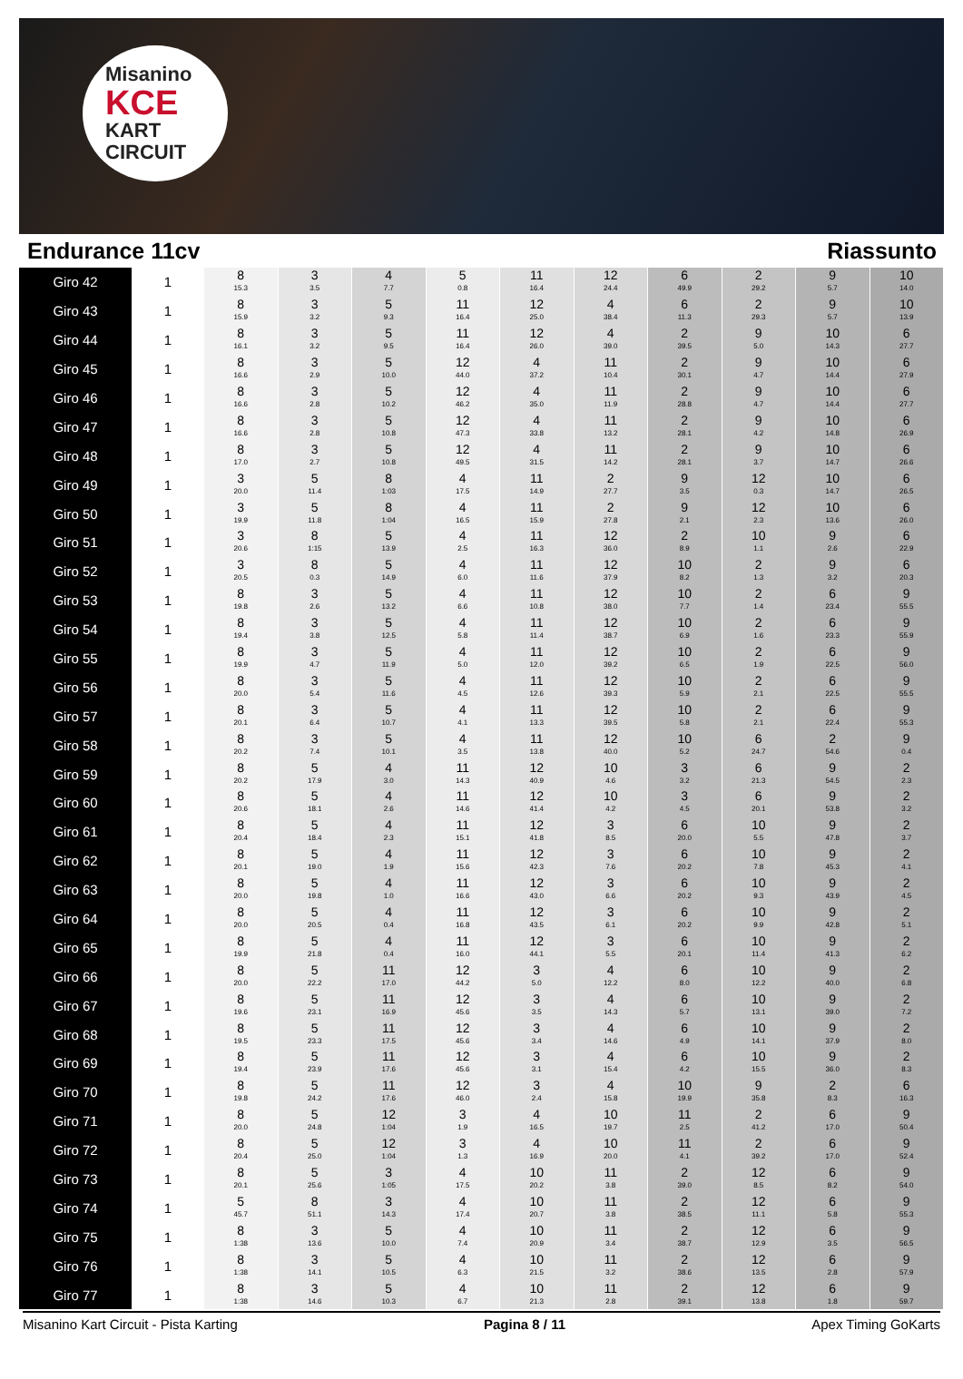Misanino
KCE
KART CIRCUIT
Endurance 11cv Riassunto
| Giro 42 | 1 | 8 15.3 | 3 3.5 | 4 7.7 | 5 0.8 | 11 16.4 | 12 24.4 | 6 49.9 | 2 29.2 | 9 5.7 | 10 14.0 |
| Giro 43 | 1 | 8 15.9 | 3 3.2 | 5 9.3 | 11 16.4 | 12 25.0 | 4 38.4 | 6 11.3 | 2 29.3 | 9 5.7 | 10 13.9 |
| Giro 44 | 1 | 8 16.1 | 3 3.2 | 5 9.5 | 11 16.4 | 12 26.0 | 4 39.0 | 2 39.5 | 9 5.0 | 10 14.3 | 6 27.7 |
| Giro 45 | 1 | 8 16.6 | 3 2.9 | 5 10.0 | 12 44.0 | 4 37.2 | 11 10.4 | 2 30.1 | 9 4.7 | 10 14.4 | 6 27.9 |
| Giro 46 | 1 | 8 16.6 | 3 2.8 | 5 10.2 | 12 46.2 | 4 35.0 | 11 11.9 | 2 28.8 | 9 4.7 | 10 14.4 | 6 27.7 |
| Giro 47 | 1 | 8 16.6 | 3 2.8 | 5 10.8 | 12 47.3 | 4 33.8 | 11 13.2 | 2 28.1 | 9 4.2 | 10 14.8 | 6 26.9 |
| Giro 48 | 1 | 8 17.0 | 3 2.7 | 5 10.8 | 12 49.5 | 4 31.5 | 11 14.2 | 2 28.1 | 9 3.7 | 10 14.7 | 6 26.6 |
| Giro 49 | 1 | 3 20.0 | 5 11.4 | 8 1:03 | 4 17.5 | 11 14.9 | 2 27.7 | 9 3.5 | 12 0.3 | 10 14.7 | 6 26.5 |
| Giro 50 | 1 | 3 19.9 | 5 11.8 | 8 1:04 | 4 16.5 | 11 15.9 | 2 27.8 | 9 2.1 | 12 2.3 | 10 13.6 | 6 26.0 |
| Giro 51 | 1 | 3 20.6 | 8 1:15 | 5 13.9 | 4 2.5 | 11 16.3 | 12 36.0 | 2 8.9 | 10 1.1 | 9 2.6 | 6 22.9 |
| Giro 52 | 1 | 3 20.5 | 8 0.3 | 5 14.9 | 4 6.0 | 11 11.6 | 12 37.9 | 10 8.2 | 2 1.3 | 9 3.2 | 6 20.3 |
| Giro 53 | 1 | 8 19.8 | 3 2.6 | 5 13.2 | 4 6.6 | 11 10.8 | 12 38.0 | 10 7.7 | 2 1.4 | 6 23.4 | 9 55.5 |
| Giro 54 | 1 | 8 19.4 | 3 3.8 | 5 12.5 | 4 5.8 | 11 11.4 | 12 38.7 | 10 6.9 | 2 1.6 | 6 23.3 | 9 55.9 |
| Giro 55 | 1 | 8 19.9 | 3 4.7 | 5 11.9 | 4 5.0 | 11 12.0 | 12 39.2 | 10 6.5 | 2 1.9 | 6 22.5 | 9 56.0 |
| Giro 56 | 1 | 8 20.0 | 3 5.4 | 5 11.6 | 4 4.5 | 11 12.6 | 12 39.3 | 10 5.9 | 2 2.1 | 6 22.5 | 9 55.5 |
| Giro 57 | 1 | 8 20.1 | 3 6.4 | 5 10.7 | 4 4.1 | 11 13.3 | 12 39.5 | 10 5.8 | 2 2.1 | 6 22.4 | 9 55.3 |
| Giro 58 | 1 | 8 20.2 | 3 7.4 | 5 10.1 | 4 3.5 | 11 13.8 | 12 40.0 | 10 5.2 | 6 24.7 | 2 54.6 | 9 0.4 |
| Giro 59 | 1 | 8 20.2 | 5 17.9 | 4 3.0 | 11 14.3 | 12 40.9 | 10 4.6 | 3 3.2 | 6 21.3 | 9 54.5 | 2 2.3 |
| Giro 60 | 1 | 8 20.6 | 5 18.1 | 4 2.6 | 11 14.6 | 12 41.4 | 10 4.2 | 3 4.5 | 6 20.1 | 9 53.8 | 2 3.2 |
| Giro 61 | 1 | 8 20.4 | 5 18.4 | 4 2.3 | 11 15.1 | 12 41.8 | 3 8.5 | 6 20.0 | 10 5.5 | 9 47.8 | 2 3.7 |
| Giro 62 | 1 | 8 20.1 | 5 19.0 | 4 1.9 | 11 15.6 | 12 42.3 | 3 7.6 | 6 20.2 | 10 7.8 | 9 45.3 | 2 4.1 |
| Giro 63 | 1 | 8 20.0 | 5 19.8 | 4 1.0 | 11 16.6 | 12 43.0 | 3 6.6 | 6 20.2 | 10 9.3 | 9 43.9 | 2 4.5 |
| Giro 64 | 1 | 8 20.0 | 5 20.5 | 4 0.4 | 11 16.8 | 12 43.5 | 3 6.1 | 6 20.2 | 10 9.9 | 9 42.8 | 2 5.1 |
| Giro 65 | 1 | 8 19.9 | 5 21.8 | 4 0.4 | 11 16.0 | 12 44.1 | 3 5.5 | 6 20.1 | 10 11.4 | 9 41.3 | 2 6.2 |
| Giro 66 | 1 | 8 20.0 | 5 22.2 | 11 17.0 | 12 44.2 | 3 5.0 | 4 12.2 | 6 8.0 | 10 12.2 | 9 40.0 | 2 6.8 |
| Giro 67 | 1 | 8 19.6 | 5 23.1 | 11 16.9 | 12 45.6 | 3 3.5 | 4 14.3 | 6 5.7 | 10 13.1 | 9 39.0 | 2 7.2 |
| Giro 68 | 1 | 8 19.5 | 5 23.3 | 11 17.5 | 12 45.6 | 3 3.4 | 4 14.6 | 6 4.9 | 10 14.1 | 9 37.9 | 2 8.0 |
| Giro 69 | 1 | 8 19.4 | 5 23.9 | 11 17.6 | 12 45.6 | 3 3.1 | 4 15.4 | 6 4.2 | 10 15.5 | 9 36.0 | 2 8.3 |
| Giro 70 | 1 | 8 19.8 | 5 24.2 | 11 17.6 | 12 46.0 | 3 2.4 | 4 15.8 | 10 19.9 | 9 35.8 | 2 8.3 | 6 16.3 |
| Giro 71 | 1 | 8 20.0 | 5 24.8 | 12 1:04 | 3 1.9 | 4 16.5 | 10 19.7 | 11 2.5 | 2 41.2 | 6 17.0 | 9 50.4 |
| Giro 72 | 1 | 8 20.4 | 5 25.0 | 12 1:04 | 3 1.3 | 4 16.9 | 10 20.0 | 11 4.1 | 2 39.2 | 6 17.0 | 9 52.4 |
| Giro 73 | 1 | 8 20.1 | 5 25.6 | 3 1:05 | 4 17.5 | 10 20.2 | 11 3.8 | 2 39.0 | 12 8.5 | 6 8.2 | 9 54.0 |
| Giro 74 | 1 | 5 45.7 | 8 51.1 | 3 14.3 | 4 17.4 | 10 20.7 | 11 3.8 | 2 38.5 | 12 11.1 | 6 5.8 | 9 55.3 |
| Giro 75 | 1 | 8 1:38 | 3 13.6 | 5 10.0 | 4 7.4 | 10 20.9 | 11 3.4 | 2 38.7 | 12 12.9 | 6 3.5 | 9 56.5 |
| Giro 76 | 1 | 8 1:38 | 3 14.1 | 5 10.5 | 4 6.3 | 10 21.5 | 11 3.2 | 2 38.6 | 12 13.5 | 6 2.8 | 9 57.9 |
| Giro 77 | 1 | 8 1:38 | 3 14.6 | 5 10.3 | 4 6.7 | 10 21.3 | 11 2.8 | 2 39.1 | 12 13.8 | 6 1.8 | 9 59.7 |
Misanino Kart Circuit - Pista Karting
Pagina 8 / 11 Apex Timing GoKarts